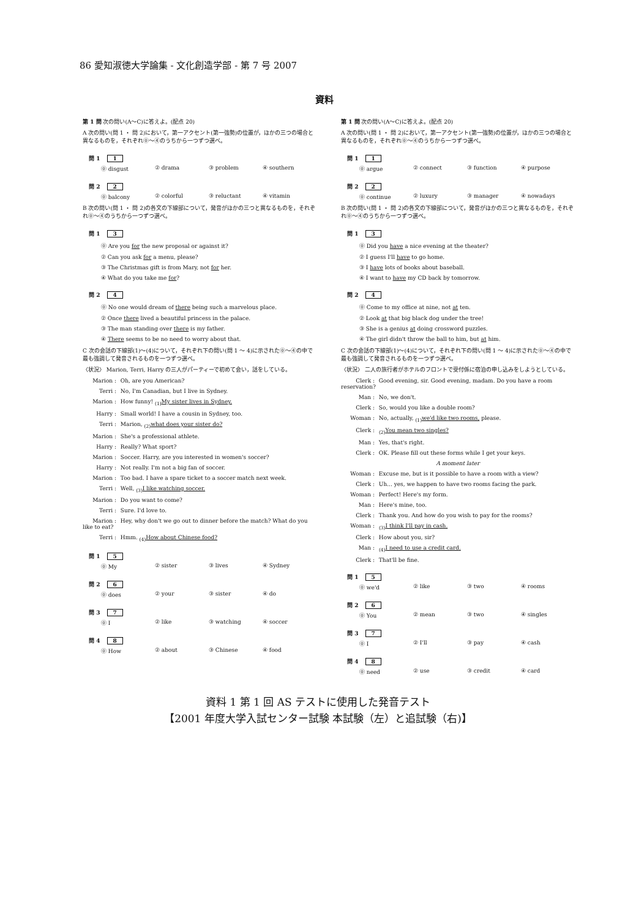86 愛知淑徳大学論集 - 文化創造学部 - 第 7 号 2007
資料
第 1 問 次の問い(A～C)に答えよ。(配点 20)
A 次の問い(問 1 ・ 問 2)において，第一アクセント(第一強勢)の位置が，ほかの三つの場合と異なるものを，それぞれ⓪～④のうちから一つずつ選べ。
問 1 1
⓪ disgust ② drama ③ problem ④ southern
問 2 2
⓪ balcony ② colorful ③ reluctant ④ vitamin
B 次の問い(問 1 ・ 問 2)の各文の下線部について，発音がほかの三つと異なるものを，それぞれ⓪～④のうちから一つずつ選べ。
問 1 3
⓪ Are you for the new proposal or against it?
② Can you ask for a menu, please?
③ The Christmas gift is from Mary, not for her.
④ What do you take me for?
問 2 4
⓪ No one would dream of there being such a marvelous place.
② Once there lived a beautiful princess in the palace.
③ The man standing over there is my father.
④ There seems to be no need to worry about that.
C 次の会話の下線部(1)～(4)について，それぞれ下の問い(問 1 ～ 4)に示された⓪～④の中で最も強調して発音されるものを一つずつ選べ。
〈状況〉 Marion, Terri, Harry の三人がパーティーで初めて会い，話をしている。
Marion : Oh, are you American?
Terri : No, I'm Canadian, but I live in Sydney.
Marion : How funny! <sub>(1)</sub>My sister lives in Sydney.
Harry : Small world! I have a cousin in Sydney, too.
Terri : Marion, <sub>(2)</sub>what does your sister do?
Marion : She's a professional athlete.
Harry : Really? What sport?
Marion : Soccer. Harry, are you interested in women's soccer?
Harry : Not really. I'm not a big fan of soccer.
Marion : Too bad. I have a spare ticket to a soccer match next week.
Terri : Well, <sub>(3)</sub>I like watching soccer.
Marion : Do you want to come?
Terri : Sure. I'd love to.
Marion : Hey, why don't we go out to dinner before the match? What do you like to eat?
Terri : Hmm. <sub>(4)</sub>How about Chinese food?
問 1 5
⓪ My ② sister ③ lives ④ Sydney
問 2 6
⓪ does ② your ③ sister ④ do
問 3 7
⓪ I ② like ③ watching ④ soccer
問 4 8
⓪ How ② about ③ Chinese ④ food
第 1 問 次の問い(A～C)に答えよ。(配点 20)
A 次の問い(問 1 ・ 問 2)において，第一アクセント(第一強勢)の位置が，ほかの三つの場合と異なるものを，それぞれ⓪～④のうちから一つずつ選べ。
問 1 1
⓪ argue ② connect ③ function ④ purpose
問 2 2
⓪ continue ② luxury ③ manager ④ nowadays
B 次の問い(問 1 ・ 問 2)の各文の下線部について，発音がほかの三つと異なるものを，それぞれ⓪～④のうちから一つずつ選べ。
問 1 3
⓪ Did you have a nice evening at the theater?
② I guess I'll have to go home.
③ I have lots of books about baseball.
④ I want to have my CD back by tomorrow.
問 2 4
⓪ Come to my office at nine, not at ten.
② Look at that big black dog under the tree!
③ She is a genius at doing crossword puzzles.
④ The girl didn't throw the ball to him, but at him.
C 次の会話の下線部(1)～(4)について，それぞれ下の問い(問 1 ～ 4)に示された⓪～④の中で最も強調して発音されるものを一つずつ選べ。
〈状況〉 二人の旅行者がホテルのフロントで受付係に宿泊の申し込みをしようとしている。
Clerk : Good evening, sir. Good evening, madam. Do you have a room reservation?
Man : No, we don't.
Clerk : So, would you like a double room?
Woman : No, actually, <sub>(1)</sub>we'd like two rooms, please.
Clerk : <sub>(2)</sub>You mean two singles?
Man : Yes, that's right.
Clerk : OK. Please fill out these forms while I get your keys.
A moment later
Woman : Excuse me, but is it possible to have a room with a view?
Clerk : Uh... yes, we happen to have two rooms facing the park.
Woman : Perfect! Here's my form.
Man : Here's mine, too.
Clerk : Thank you. And how do you wish to pay for the rooms?
Woman : <sub>(3)</sub>I think I'll pay in cash.
Clerk : How about you, sir?
Man : <sub>(4)</sub>I need to use a credit card.
Clerk : That'll be fine.
問 1 5
⓪ we'd ② like ③ two ④ rooms
問 2 6
⓪ You ② mean ③ two ④ singles
問 3 7
⓪ I ② I'll ③ pay ④ cash
問 4 8
⓪ need ② use ③ credit ④ card
資料 1 第 1 回 AS テストに使用した発音テスト
【2001 年度大学入試センター試験 本試験（左）と追試験（右)】